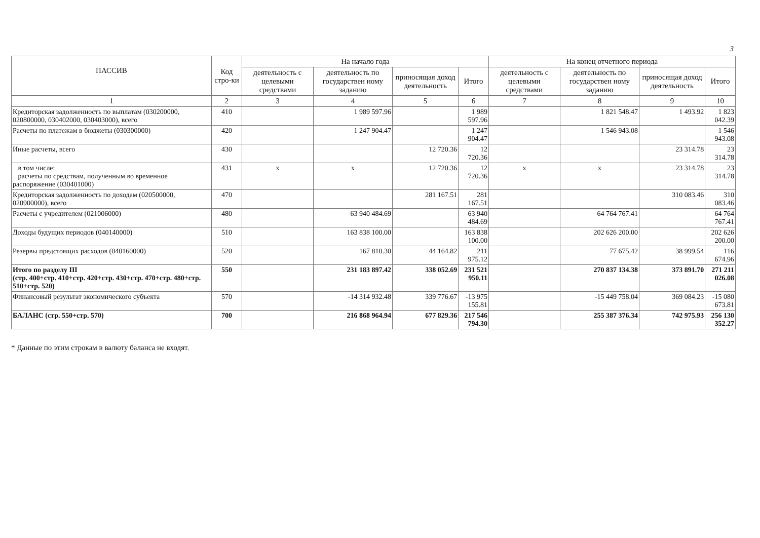3
| ПАССИВ | Код стро-ки | На начало года | | | | На конец отчетного периода | | | |
| --- | --- | --- | --- | --- | --- | --- | --- | --- | --- |
| | | деятельность с целевыми средствами | деятельность по государствен ному заданию | приносящая доход деятельность | Итого | деятельность с целевыми средствами | деятельность по государствен ному заданию | приносящая доход деятельность | Итого |
| 1 | 2 | 3 | 4 | 5 | 6 | 7 | 8 | 9 | 10 |
| Кредиторская задолженность по выплатам (030200000, 020800000, 030402000, 030403000), всего | 410 | | 1 989 597.96 | | 1 989 597.96 | | 1 821 548.47 | 1 493.92 | 1 823 042.39 |
| Расчеты по платежам в бюджеты (030300000) | 420 | | 1 247 904.47 | | 1 247 904.47 | | 1 546 943.08 | | 1 546 943.08 |
| Иные расчеты, всего | 430 | | | 12 720.36 | 12 720.36 | | | 23 314.78 | 23 314.78 |
| в том числе: расчеты по средствам, полученным во временное распоряжение (030401000) | 431 | x | x | 12 720.36 | 12 720.36 | x | x | 23 314.78 | 23 314.78 |
| Кредиторская задолженность по доходам (020500000, 020900000), всего | 470 | | | 281 167.51 | 281 167.51 | | | 310 083.46 | 310 083.46 |
| Расчеты с учредителем (021006000) | 480 | | 63 940 484.69 | | 63 940 484.69 | | 64 764 767.41 | | 64 764 767.41 |
| Доходы будущих периодов (040140000) | 510 | | 163 838 100.00 | | 163 838 100.00 | | 202 626 200.00 | | 202 626 200.00 |
| Резервы предстоящих расходов (040160000) | 520 | | 167 810.30 | 44 164.82 | 211 975.12 | | 77 675.42 | 38 999.54 | 116 674.96 |
| Итого по разделу III (стр. 400+стр. 410+стр. 420+стр. 430+стр. 470+стр. 480+стр. 510+стр. 520) | 550 | | 231 183 897.42 | 338 052.69 | 231 521 950.11 | | 270 837 134.38 | 373 891.70 | 271 211 026.08 |
| Финансовый результат экономического субъекта | 570 | | -14 314 932.48 | 339 776.67 | -13 975 155.81 | | -15 449 758.04 | 369 084.23 | -15 080 673.81 |
| БАЛАНС (стр. 550+стр. 570) | 700 | | 216 868 964.94 | 677 829.36 | 217 546 794.30 | | 255 387 376.34 | 742 975.93 | 256 130 352.27 |
* Данные по этим строкам в валюту баланса не входят.